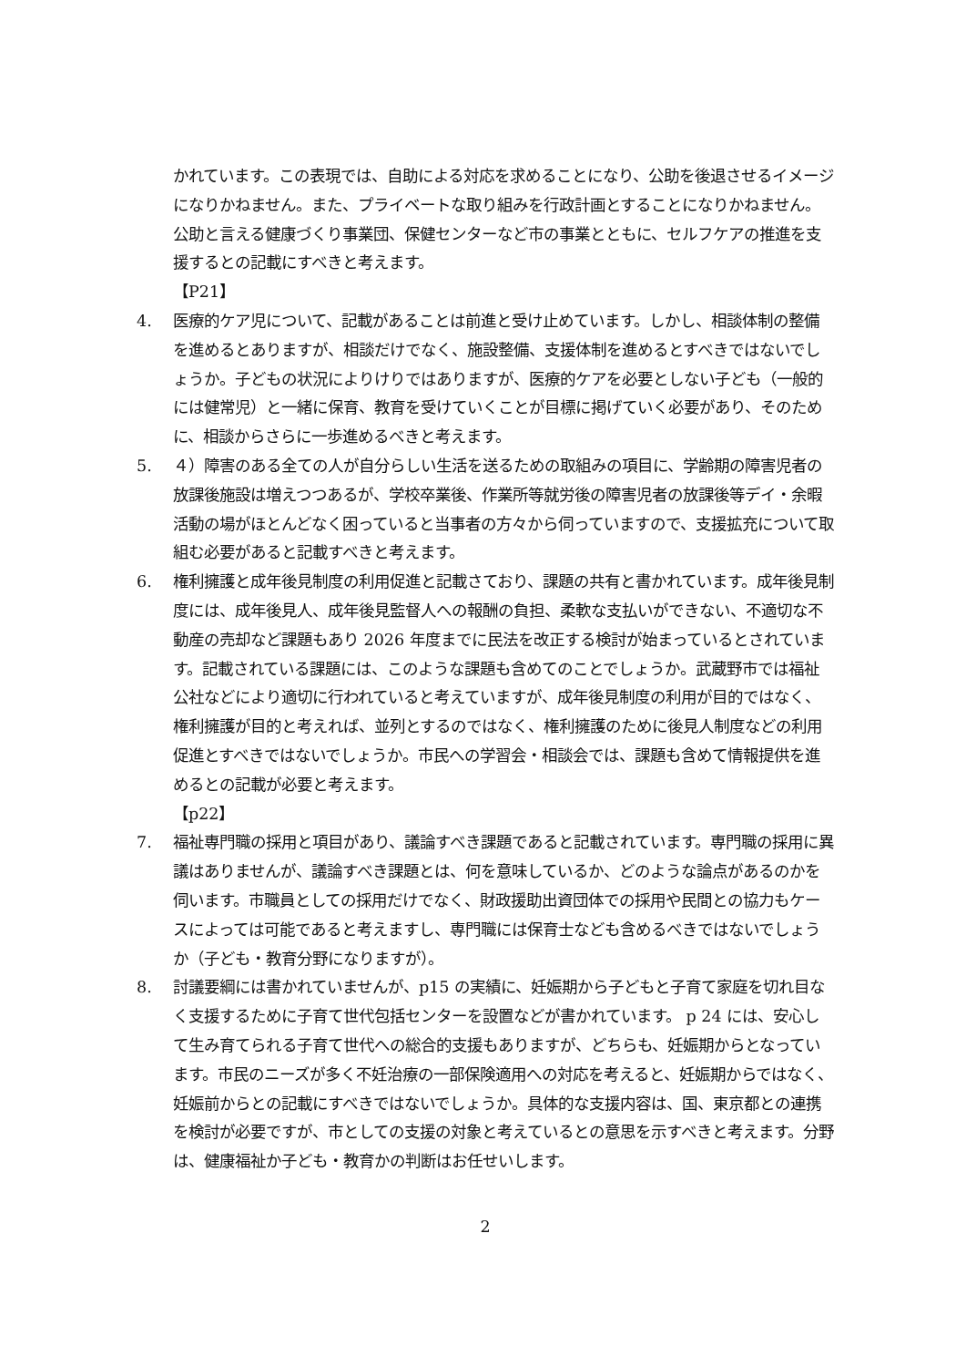かれています。この表現では、自助による対応を求めることになり、公助を後退させるイメージになりかねません。また、プライベートな取り組みを行政計画とすることになりかねません。公助と言える健康づくり事業団、保健センターなど市の事業とともに、セルフケアの推進を支援するとの記載にすべきと考えます。
【P21】
4. 医療的ケア児について、記載があることは前進と受け止めています。しかし、相談体制の整備を進めるとありますが、相談だけでなく、施設整備、支援体制を進めるとすべきではないでしょうか。子どもの状況によりけりではありますが、医療的ケアを必要としない子ども（一般的には健常児）と一緒に保育、教育を受けていくことが目標に掲げていく必要があり、そのために、相談からさらに一歩進めるべきと考えます。
5. ４）障害のある全ての人が自分らしい生活を送るための取組みの項目に、学齢期の障害児者の放課後施設は増えつつあるが、学校卒業後、作業所等就労後の障害児者の放課後等デイ・余暇活動の場がほとんどなく困っていると当事者の方々から伺っていますので、支援拡充について取組む必要があると記載すべきと考えます。
6. 権利擁護と成年後見制度の利用促進と記載さており、課題の共有と書かれています。成年後見制度には、成年後見人、成年後見監督人への報酬の負担、柔軟な支払いができない、不適切な不動産の売却など課題もあり 2026 年度までに民法を改正する検討が始まっているとされています。記載されている課題には、このような課題も含めてのことでしょうか。武蔵野市では福祉公社などにより適切に行われていると考えていますが、成年後見制度の利用が目的ではなく、権利擁護が目的と考えれば、並列とするのではなく、権利擁護のために後見人制度などの利用促進とすべきではないでしょうか。市民への学習会・相談会では、課題も含めて情報提供を進めるとの記載が必要と考えます。
【p22】
7. 福祉専門職の採用と項目があり、議論すべき課題であると記載されています。専門職の採用に異議はありませんが、議論すべき課題とは、何を意味しているか、どのような論点があるのかを伺います。市職員としての採用だけでなく、財政援助出資団体での採用や民間との協力もケースによっては可能であると考えますし、専門職には保育士なども含めるべきではないでしょうか（子ども・教育分野になりますが）。
8. 討議要綱には書かれていませんが、p15 の実績に、妊娠期から子どもと子育て家庭を切れ目なく支援するために子育て世代包括センターを設置などが書かれています。 p 24 には、安心して生み育てられる子育て世代への総合的支援もありますが、どちらも、妊娠期からとなっています。市民のニーズが多く不妊治療の一部保険適用への対応を考えると、妊娠期からではなく、妊娠前からとの記載にすべきではないでしょうか。具体的な支援内容は、国、東京都との連携を検討が必要ですが、市としての支援の対象と考えているとの意思を示すべきと考えます。分野は、健康福祉か子ども・教育かの判断はお任せいします。
2